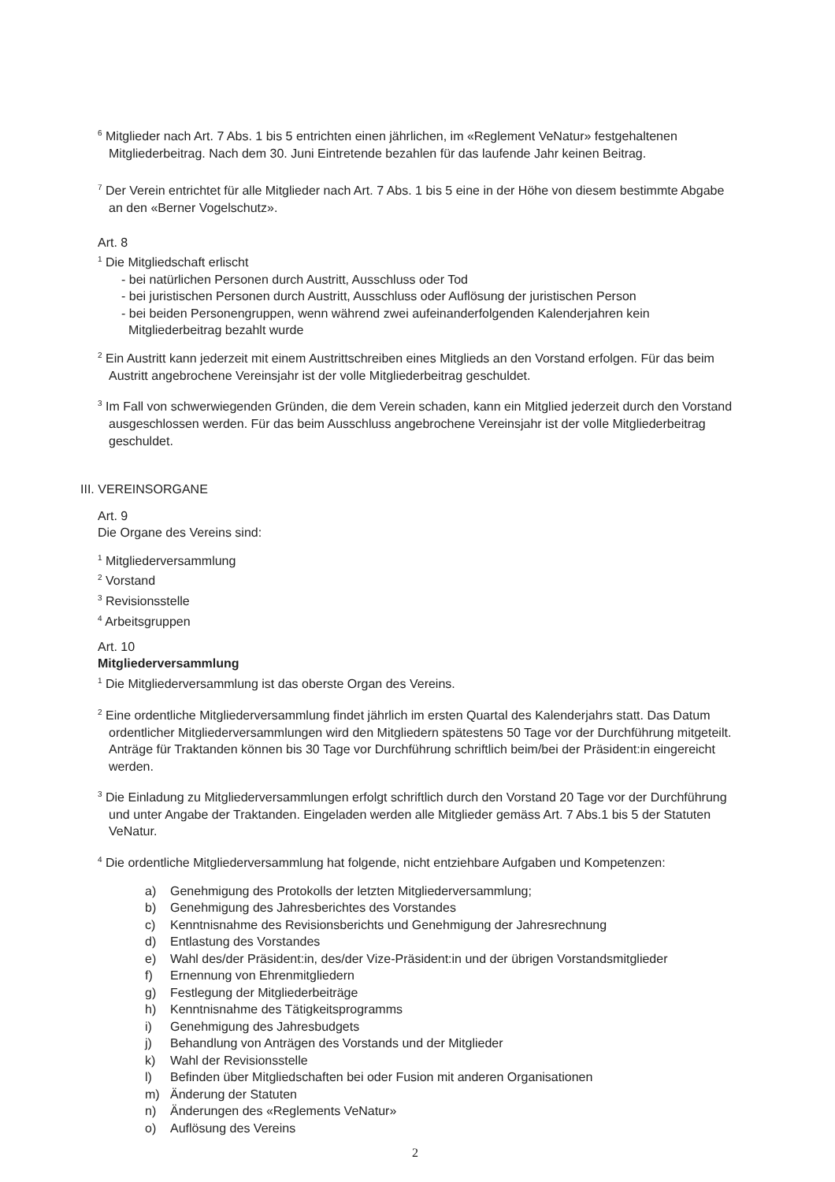<sup>6</sup> Mitglieder nach Art. 7 Abs. 1 bis 5 entrichten einen jährlichen, im «Reglement VeNatur» festgehaltenen Mitgliederbeitrag. Nach dem 30. Juni Eintretende bezahlen für das laufende Jahr keinen Beitrag.
<sup>7</sup> Der Verein entrichtet für alle Mitglieder nach Art. 7 Abs. 1 bis 5 eine in der Höhe von diesem bestimmte Abgabe an den «Berner Vogelschutz».
Art. 8
<sup>1</sup> Die Mitgliedschaft erlischt
- bei natürlichen Personen durch Austritt, Ausschluss oder Tod
- bei juristischen Personen durch Austritt, Ausschluss oder Auflösung der juristischen Person
- bei beiden Personengruppen, wenn während zwei aufeinanderfolgenden Kalenderjahren kein Mitgliederbeitrag bezahlt wurde
<sup>2</sup> Ein Austritt kann jederzeit mit einem Austrittschreiben eines Mitglieds an den Vorstand erfolgen. Für das beim Austritt angebrochene Vereinsjahr ist der volle Mitgliederbeitrag geschuldet.
<sup>3</sup> Im Fall von schwerwiegenden Gründen, die dem Verein schaden, kann ein Mitglied jederzeit durch den Vorstand ausgeschlossen werden. Für das beim Ausschluss angebrochene Vereinsjahr ist der volle Mitgliederbeitrag geschuldet.
III. VEREINSORGANE
Art. 9
Die Organe des Vereins sind:
<sup>1</sup> Mitgliederversammlung
<sup>2</sup> Vorstand
<sup>3</sup> Revisionsstelle
<sup>4</sup> Arbeitsgruppen
Art. 10
Mitgliederversammlung
<sup>1</sup> Die Mitgliederversammlung ist das oberste Organ des Vereins.
<sup>2</sup> Eine ordentliche Mitgliederversammlung findet jährlich im ersten Quartal des Kalenderjahrs statt. Das Datum ordentlicher Mitgliederversammlungen wird den Mitgliedern spätestens 50 Tage vor der Durchführung mitgeteilt. Anträge für Traktanden können bis 30 Tage vor Durchführung schriftlich beim/bei der Präsident:in eingereicht werden.
<sup>3</sup> Die Einladung zu Mitgliederversammlungen erfolgt schriftlich durch den Vorstand 20 Tage vor der Durchführung und unter Angabe der Traktanden. Eingeladen werden alle Mitglieder gemäss Art. 7 Abs.1 bis 5 der Statuten VeNatur.
<sup>4</sup> Die ordentliche Mitgliederversammlung hat folgende, nicht entziehbare Aufgaben und Kompetenzen:
a) Genehmigung des Protokolls der letzten Mitgliederversammlung;
b) Genehmigung des Jahresberichtes des Vorstandes
c) Kenntnisnahme des Revisionsberichts und Genehmigung der Jahresrechnung
d) Entlastung des Vorstandes
e) Wahl des/der Präsident:in, des/der Vize-Präsident:in und der übrigen Vorstandsmitglieder
f) Ernennung von Ehrenmitgliedern
g) Festlegung der Mitgliederbeiträge
h) Kenntnisnahme des Tätigkeitsprogramms
i) Genehmigung des Jahresbudgets
j) Behandlung von Anträgen des Vorstands und der Mitglieder
k) Wahl der Revisionsstelle
l) Befinden über Mitgliedschaften bei oder Fusion mit anderen Organisationen
m) Änderung der Statuten
n) Änderungen des «Reglements VeNatur»
o) Auflösung des Vereins
2